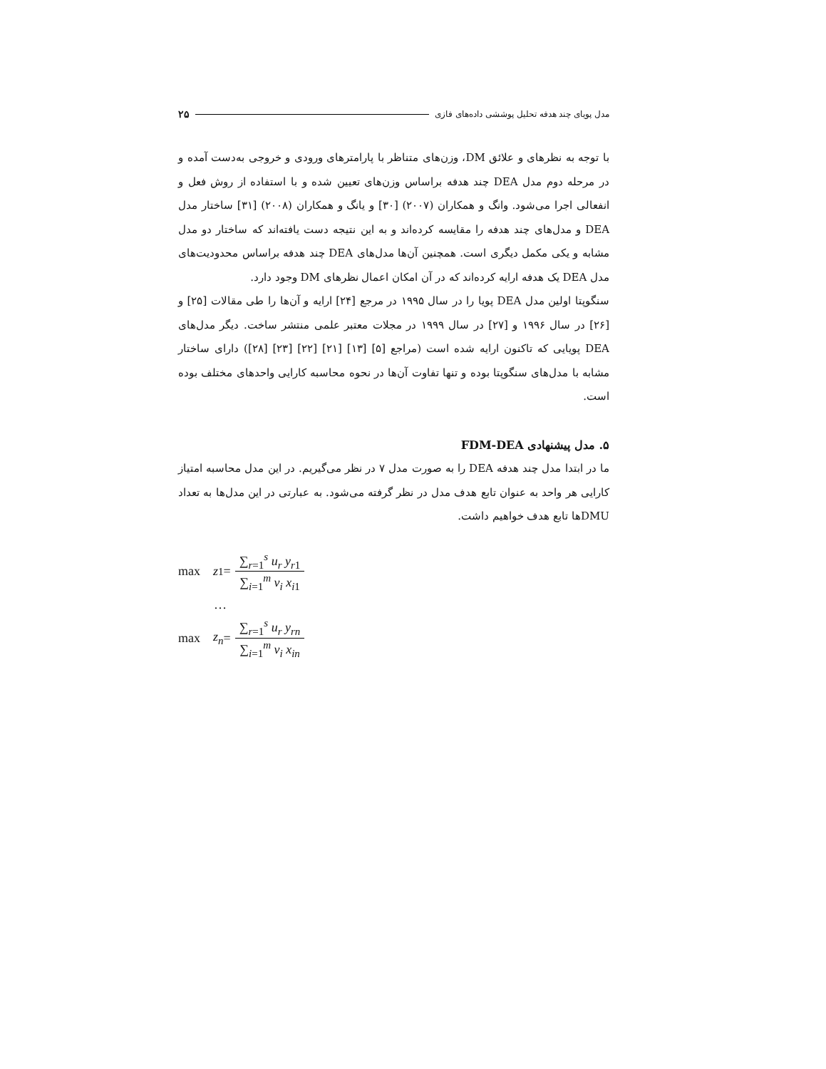۲۵ مدل پویای چند هدفه تحلیل پوششی داده‌های فازی
با توجه به نظرهای و علائق DM، وزن‌های متناظر با پارامترهای ورودی و خروجی به‌دست آمده و در مرحله دوم مدل DEA چند هدفه براساس وزن‌های تعیین شده و با استفاده از روش فعل و انفعالی اجرا می‌شود. وانگ و همکاران (۲۰۰۷) [۳۰] و یانگ و همکاران (۲۰۰۸) [۳۱] ساختار مدل DEA و مدل‌های چند هدفه را مقایسه کرده‌اند و به این نتیجه دست یافته‌اند که ساختار دو مدل مشابه و یکی مکمل دیگری است. همچنین آن‌ها مدل‌های DEA چند هدفه براساس محدودیت‌های مدل DEA یک هدفه ارایه کرده‌اند که در آن امکان اعمال نظرهای DM وجود دارد.
سنگوپتا اولین مدل DEA پویا را در سال ۱۹۹۵ در مرجع [۲۴] ارایه و آن‌ها را طی مقالات [۲۵] و [۲۶] در سال ۱۹۹۶ و [۲۷] در سال ۱۹۹۹ در مجلات معتبر علمی منتشر ساخت. دیگر مدل‌های DEA پویایی که تاکنون ارایه شده است (مراجع [۵] [۱۳] [۲۱] [۲۲] [۲۳] [۲۸]) دارای ساختار مشابه با مدل‌های سنگوپتا بوده و تنها تفاوت آن‌ها در نحوه محاسبه کارایی واحدهای مختلف بوده است.
۵. مدل پیشنهادی FDM-DEA
ما در ابتدا مدل چند هدفه DEA را به صورت مدل ۷ در نظر می‌گیریم. در این مدل محاسبه امتیاز کارایی هر واحد به عنوان تابع هدف مدل در نظر گرفته می‌شود. به عبارتی در این مدل‌ها به تعداد DMUها تابع هدف خواهیم داشت.
max z<sub>1</sub> = ∑<sub>r=1</sub><sup>s</sup> u<sub>r</sub> y<sub>r1</sub> ∑<sub>i=1</sub><sup>m</sup> v<sub>i</sub> x<sub>i1</sub>
…
max z<sub>n</sub> = ∑<sub>r=1</sub><sup>s</sup> u<sub>r</sub> y<sub>rn</sub> ∑<sub>i=1</sub><sup>m</sup> v<sub>i</sub> x<sub>in</sub>